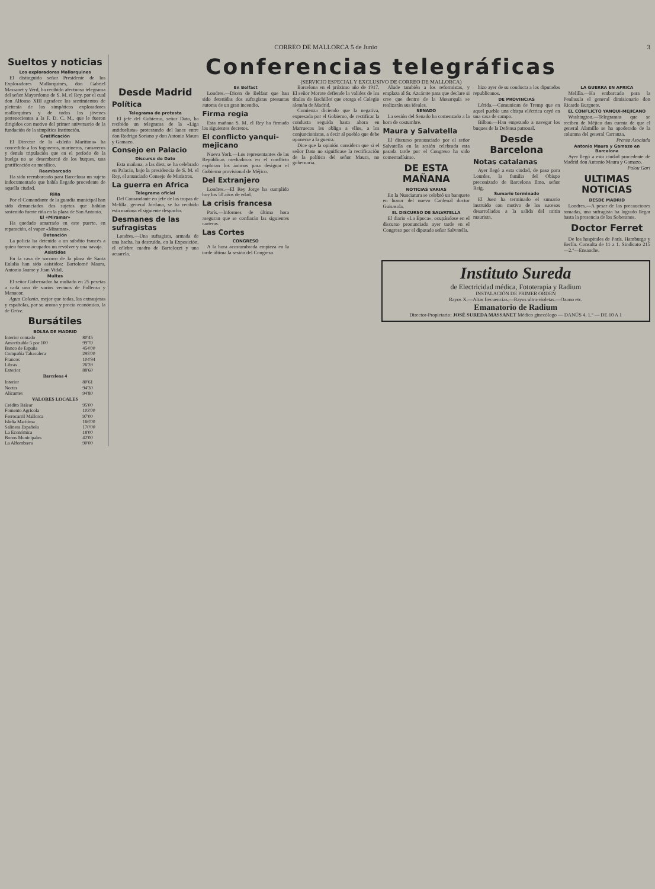CORREO DE MALLORCA 5 de Junio 3
Sueltos y noticias
Los exploradores Mallorquines
El distinguido señor Presidente de los Exploradores Mallorquines, don Gabriel Massanet y Verd, ha recibido afectuoso telegrama del señor Mayordomo de S. M. el Rey, por el cual don Alfonso XIII agradece los sentimientos de pleitesía de los simpáticos exploradores mallorquines y de todos los jóvenes pertenecientes a la F. D. C. M., que le fueron dirigidos con motivo del primer aniversario de la fundación de la simpática Institución.
Gratificación
El Director de la «Isleña Marítima» ha concedido a los fogoneros, marineros, camareros y demás tripulación que en el período de la huelga no se desembarcó de los buques, una gratificación en metálico.
Reembarcado
Ha sido reembarcado para Barcelona un sujeto indocumentado que había llegado procedente de aquella ciudad.
Riña
Por el Comandante de la guardia municipal han sido denunciados dos sujetos que habían sostenido fuerte riña en la plaza de San Antonio.
El «Miramar»
Ha quedado amarrado en este puerto, en reparación, el vapor «Miramar».
Detención
La policía ha detenido a un súbdito francés a quien fueron ocupados un revólver y una navaja.
Asistidos
En la casa de socorro de la plaza de Santa Eulalia han sido asistidos: Bartolomé Maura, Antonio Jaume y Juan Vidal.
Multas
El señor Gobernador ha multado en 25 pesetas a cada uno de varios vecinos de Pollensa y Manacor.
Agua Colonia, mejor que todas, las extranjeras y españolas, por su aroma y precio económico, la de Orive.
Bursátiles
BOLSA DE MADRID
| Interior contado | 80'45 |
| Amortizable 5 por 100 | 99'70 |
| Banco de España | 454'00 |
| Compañía Tabacalera | 295'00 |
| Francos | 104'94 |
| Libras | 26'39 |
| Exterior | 88'60 |
| Barcelona 4 | |
| Interior | 80'61 |
| Nortes | 94'30 |
| Alicantes | 94'80 |
| VALORES LOCALES | |
| Crédito Balear | 95'00 |
| Fomento Agrícola | 103'00 |
| Ferrocarril Mallorca | 97'00 |
| Isleña Marítima | 166'00 |
| Salinera Española | 170'00 |
| La Económica | 18'00 |
| Bonos Municipales | 42'00 |
| La Alfombrera | 90'00 |
Conferencias telegráficas
(SERVICIO ESPECIAL Y EXCLUSIVO DE CORREO DE MALLORCA)
Desde Madrid
Política
Telegrama de protesta
El jefe del Gobierno, señor Dato, ha recibido un telegrama de la «Liga antiduelista» protestando del lance entre don Rodrigo Soriano y don Antonio Maura y Gamazo.
Consejo en Palacio
Discurso de Dato
Esta mañana, a las diez, se ha celebrado en Palacio, bajo la presidencia de S. M. el Rey, el anunciado Consejo de Ministros.
La guerra en Africa
Telegrama oficial
Del Comandante en jefe de las tropas de Melilla, general Jordana, se ha recibido esta mañana el siguiente despacho.
Desmanes de las sufragistas
Londres.—Una sufragista, armada de una hacha, ha destruído, en la Exposición, el célebre cuadro de Bartolozzi y una acuarela.
En Belfast
Londres.—Dicen de Belfast que han sido detenidas dos sufragistas presuntas autoras de un gran incendio.
Firma regia
Esta mañana S. M. el Rey ha firmado los siguientes decretos.
El conflicto yanqui-mejicano
Nueva York.—Los representantes de las Repúblicas mediadoras en el conflicto exploran los ánimos para designar el Gobierno provisional de Méjico.
Del Extranjero
Londres.—El Rey Jorge ha cumplido hoy los 50 años de edad.
La crisis francesa
París.—Informes de última hora aseguran que se confiarán las siguientes carteras.
Las Cortes
CONGRESO
A la hora acostumbrada empieza en la tarde última la sesión del Congreso.
Barcelona en el próximo año de 1917. El señor Morote defiende la validez de los títulos de Bachiller que otorga el Colegio alemán de Madrid.
Comienza diciendo que la negativa, expresada por el Gobierno, de rectificar la conducta seguida hasta ahora en Marruecos les obliga a ellos, a los conjuncionistas, a decir al pueblo que debe oponerse a la guerra.
Dice que la opinión considera que si el señor Dato no significase la rectificación de la política del señor Maura, no gobernaría.
Alude también a los reformistas, y emplaza al Sr. Azcárate para que declare si cree que dentro de la Monarquía se realizarán sus ideales.
SENADO
La sesión del Senado ha comenzado a la hora de costumbre.
Maura y Salvatella
El discurso pronunciado por el señor Salvatella en la sesión celebrada esta pasada tarde por el Congreso ha sido comentadísimo.
DE ESTA MAÑANA
NOTICIAS VARIAS
En la Nunciatura se celebró un banquete en honor del nuevo Cardenal doctor Guisasola.
EL DISCURSO DE SALVATELLA
El diario «La Época», ocupándose en el discurso pronunciado ayer tarde en el Congreso por el diputado señor Salvatella.
hizo ayer de su conducta a los diputados republicanos.
DE PROVINCIAS
Lérida.—Comunican de Tremp que en aquel pueblo una chispa eléctrica cayó en una casa de campo.
Bilbao.—Han empezado a navegar los buques de la Defensa patronal.
Desde Barcelona
Notas catalanas
Ayer llegó a esta ciudad, de paso para Lourdes, la familia del Obispo preconizado de Barcelona Ilmo. señor Reig.
Sumario terminado
El Juez ha terminado el sumario instruido con motivo de los sucesos desarrollados a la salida del mitin maurista.
LA GUERRA EN AFRICA
Melilla.—Ha embarcado para la Península el general dimisionario don Ricardo Burguete.
EL CONFLICTO YANQUI-MEJICANO
Washington.—Telegramas que se reciben de Méjico dan cuenta de que el general Alamillo se ha apoderado de la columna del general Carranza.
Prensa Asociada
Antonio Maura y Gamazo en Barcelona
Ayer llegó a esta ciudad procedente de Madrid don Antonio Maura y Gamazo.
Palou Garí
ULTIMAS NOTICIAS
DESDE MADRID
Londres.—A pesar de las precauciones tomadas, una sufragista ha logrado llegar hasta la presencia de los Soberanos.
Doctor Ferret
De los hospitales de París, Hamburgo y Berlín. Consulta de 11 a 1. Sindicato 215—2.º—Ensanche.
Instituto Sureda
de Electricidad médica, Fototerapia y Radium
INSTALACIÓN DE PRIMER ORDEN
Rayos X.—Altas frecuencias.—Rayos ultra-violetas.—Ozono etc.
Emanatorio de Radium
Director-Propietario: JOSÉ SUREDA MASSANET Médico ginecólogo — DANÚS 4, 1.º — DE 10 A 1